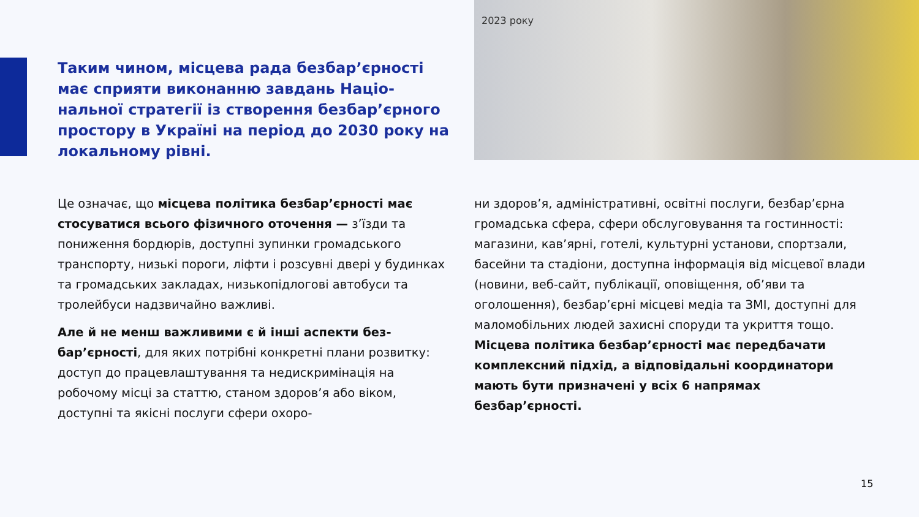2023 року
Таким чином, місцева рада безбар’єрності має сприяти виконанню завдань Націо­нальної стратегії із створення безбар’єр­ного простору в Україні на період до 2030 року на локальному рівні.
Це означає, що місцева політика безбар’єрності має стосуватися всього фізичного оточення — з’їзди та пониження бордюрів, доступні зупинки гро­мадського транспорту, низькі пороги, ліфти і розсув­ні двері у будинках та громадських закладах, низь­копідлогові автобуси та тролейбуси надзвичайно важливі.
Але й не менш важливими є й інші аспекти без­бар’єрності, для яких потрібні конкретні плани роз­витку: доступ до працевлаштування та недискримі­нація на робочому місці за статтю, станом здоров’я або віком, доступні та якісні послуги сфери охоро-
ни здоров’я, адміністративні, освітні послуги, без­бар’єрна громадська сфера, сфери обслуговування та гостинності: магазини, кав’ярні, готелі, культурні установи, спортзали, басейни та стадіони, доступ­на інформація від місцевої влади (новини, веб-сайт, публікації, оповіщення, об’яви та оголошення), без­бар’єрні місцеві медіа та ЗМІ, доступні для маломо­більних людей захисні споруди та укриття тощо. Місцева політика безбар’єрності має передбачати комплексний підхід, а відповідальні координа­тори мають бути призначені у всіх 6 напрямах безбар’єрності.
15